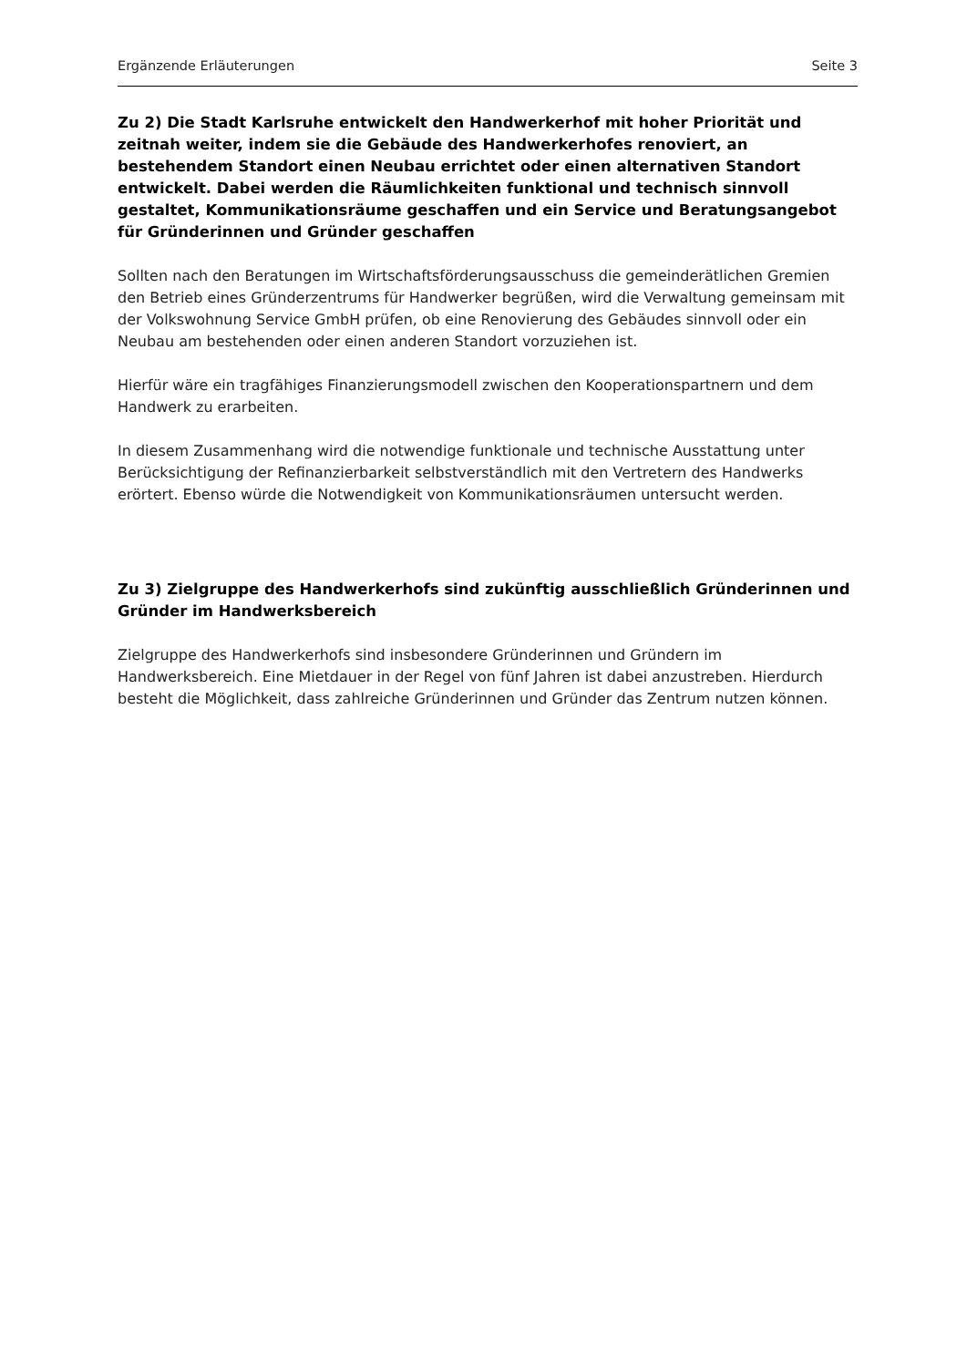Ergänzende Erläuterungen Seite 3
Zu 2) Die Stadt Karlsruhe entwickelt den Handwerkerhof mit hoher Priorität und zeitnah weiter, indem sie die Gebäude des Handwerkerhofes renoviert, an bestehendem Standort einen Neubau errichtet oder einen alternativen Standort entwickelt. Dabei werden die Räumlichkeiten funktional und technisch sinnvoll gestaltet, Kommunikationsräume geschaffen und ein Service und Beratungsangebot für Gründerinnen und Gründer geschaffen
Sollten nach den Beratungen im Wirtschaftsförderungsausschuss die gemeinderätlichen Gremien den Betrieb eines Gründerzentrums für Handwerker begrüßen, wird die Verwaltung gemeinsam mit der Volkswohnung Service GmbH prüfen, ob eine Renovierung des Gebäudes sinnvoll oder ein Neubau am bestehenden oder einen anderen Standort vorzuziehen ist.
Hierfür wäre ein tragfähiges Finanzierungsmodell zwischen den Kooperationspartnern und dem Handwerk zu erarbeiten.
In diesem Zusammenhang wird die notwendige funktionale und technische Ausstattung unter Berücksichtigung der Refinanzierbarkeit selbstverständlich mit den Vertretern des Handwerks erörtert. Ebenso würde die Notwendigkeit von Kommunikationsräumen untersucht werden.
Zu 3) Zielgruppe des Handwerkerhofs sind zukünftig ausschließlich Gründerinnen und Gründer im Handwerksbereich
Zielgruppe des Handwerkerhofs sind insbesondere Gründerinnen und Gründern im Handwerksbereich. Eine Mietdauer in der Regel von fünf Jahren ist dabei anzustreben. Hierdurch besteht die Möglichkeit, dass zahlreiche Gründerinnen und Gründer das Zentrum nutzen können.